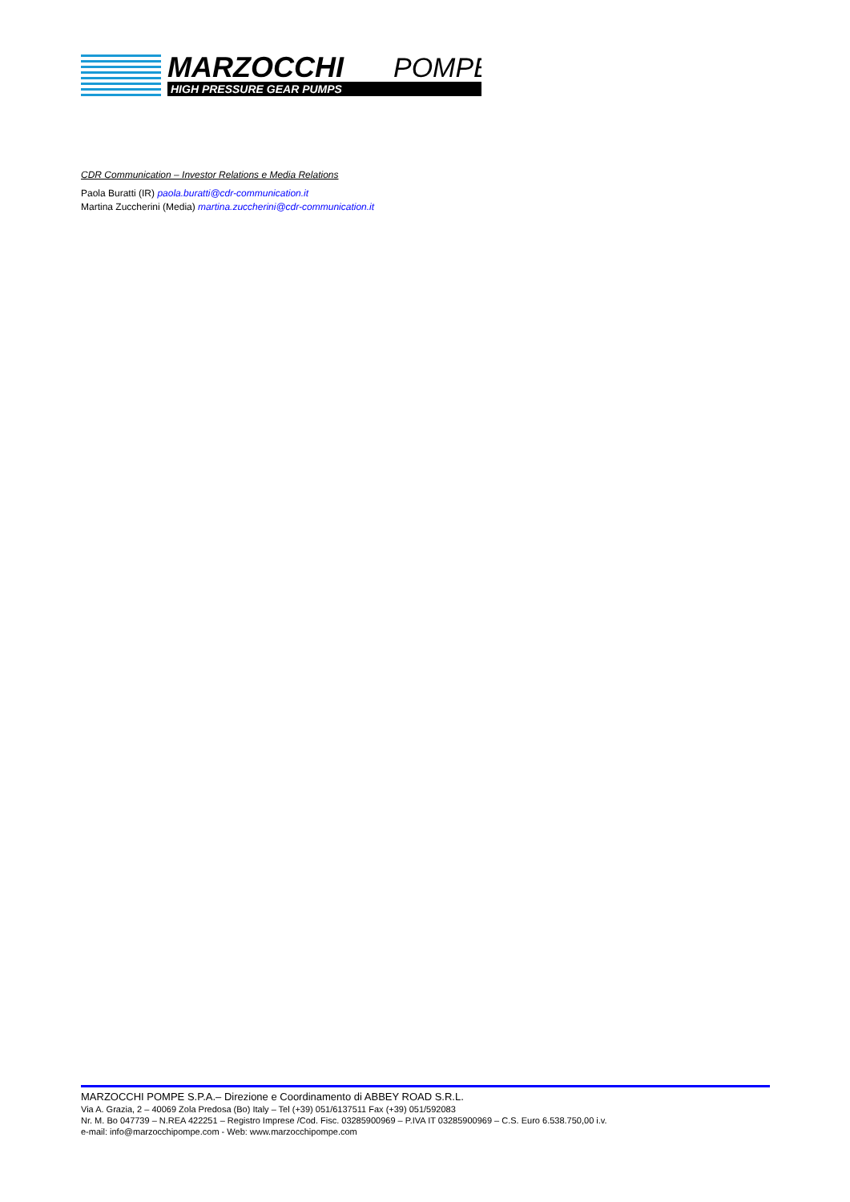MARZOCCHI
POMPE
HIGH PRESSURE GEAR PUMPS
CDR Communication – Investor Relations e Media Relations
Paola Buratti (IR) paola.buratti@cdr-communication.it
Martina Zuccherini (Media) martina.zuccherini@cdr-communication.it
MARZOCCHI POMPE S.P.A.– Direzione e Coordinamento di ABBEY ROAD S.R.L.
Via A. Grazia, 2 – 40069 Zola Predosa (Bo) Italy – Tel (+39) 051/6137511 Fax (+39) 051/592083
Nr. M. Bo 047739 – N.REA 422251 – Registro Imprese /Cod. Fisc. 03285900969 – P.IVA IT 03285900969 – C.S. Euro 6.538.750,00 i.v.
e-mail: info@marzocchipompe.com - Web: www.marzocchipompe.com